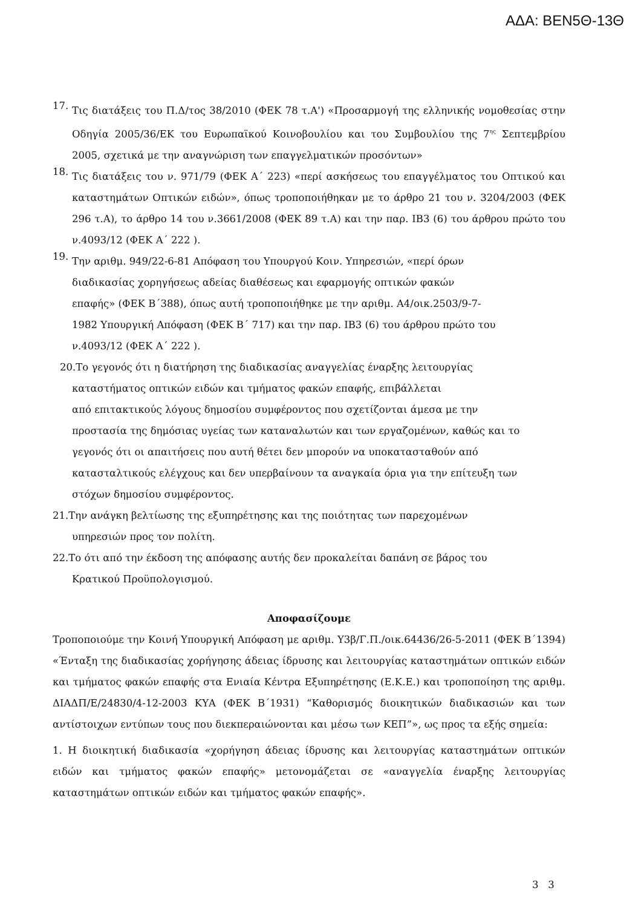ΑΔΑ: ΒΕΝ5Θ-13Θ
17.
Τις διατάξεις του Π.Δ/τος 38/2010 (ΦΕΚ 78 τ.Α') «Προσαρμογή της ελληνικής νομοθεσίας στην Οδηγία 2005/36/ΕΚ του Ευρωπαϊκού Κοινοβουλίου και του Συμβουλίου της 7<sup>ης</sup> Σεπτεμβρίου 2005, σχετικά με την αναγνώριση των επαγγελματικών προσόντων»
18.
Τις διατάξεις του ν. 971/79 (ΦΕΚ Α΄ 223) «περί ασκήσεως του επαγγέλματος του Οπτικού και καταστημάτων Οπτικών ειδών», όπως τροποποιήθηκαν με το άρθρο 21 του ν. 3204/2003 (ΦΕΚ 296 τ.Α), το άρθρο 14 του ν.3661/2008 (ΦΕΚ 89 τ.Α) και την παρ. ΙΒ3 (6) του άρθρου πρώτο του ν.4093/12 (ΦΕΚ Α΄ 222 ).
19.
Την αριθμ. 949/22-6-81 Απόφαση του Υπουργού Κοιν. Υπηρεσιών, «περί όρων
διαδικασίας χορηγήσεως αδείας διαθέσεως και εφαρμογής οπτικών φακών
επαφής» (ΦΕΚ Β΄388), όπως αυτή τροποποιήθηκε με την αριθμ. Α4/οικ.2503/9-7-
1982 Υπουργική Απόφαση (ΦΕΚ Β΄ 717) και την παρ. ΙΒ3 (6) του άρθρου πρώτο του
ν.4093/12 (ΦΕΚ Α΄ 222 ).
20.Το γεγονός ότι η διατήρηση της διαδικασίας αναγγελίας έναρξης λειτουργίας
καταστήματος οπτικών ειδών και τμήματος φακών επαφής, επιβάλλεται
από επιτακτικούς λόγους δημοσίου συμφέροντος που σχετίζονται άμεσα με την
προστασία της δημόσιας υγείας των καταναλωτών και των εργαζομένων, καθώς και το
γεγονός ότι οι απαιτήσεις που αυτή θέτει δεν μπορούν να υποκατασταθούν από
κατασταλτικούς ελέγχους και δεν υπερβαίνουν τα αναγκαία όρια για την επίτευξη των
στόχων δημοσίου συμφέροντος.
21.Την ανάγκη βελτίωσης της εξυπηρέτησης και της ποιότητας των παρεχομένων
υπηρεσιών προς τον πολίτη.
22.Το ότι από την έκδοση της απόφασης αυτής δεν προκαλείται δαπάνη σε βάρος του
Κρατικού Προϋπολογισμού.
Αποφασίζουμε
Τροποποιούμε την Κοινή Υπουργική Απόφαση με αριθμ. Υ3β/Γ.Π./οικ.64436/26-5-2011 (ΦΕΚ Β΄1394) «Ένταξη της διαδικασίας χορήγησης άδειας ίδρυσης και λειτουργίας καταστημάτων οπτικών ειδών και τμήματος φακών επαφής στα Ενιαία Κέντρα Εξυπηρέτησης (Ε.Κ.Ε.) και τροποποίηση της αριθμ. ΔΙΑΔΠ/Ε/24830/4-12-2003 ΚΥΑ (ΦΕΚ Β΄1931) “Καθορισμός διοικητικών διαδικασιών και των αντίστοιχων εντύπων τους που διεκπεραιώνονται και μέσω των ΚΕΠ”», ως προς τα εξής σημεία:
1. Η διοικητική διαδικασία «χορήγηση άδειας ίδρυσης και λειτουργίας καταστημάτων οπτικών ειδών και τμήματος φακών επαφής» μετονομάζεται σε «αναγγελία έναρξης λειτουργίας καταστημάτων οπτικών ειδών και τμήματος φακών επαφής».
3 3